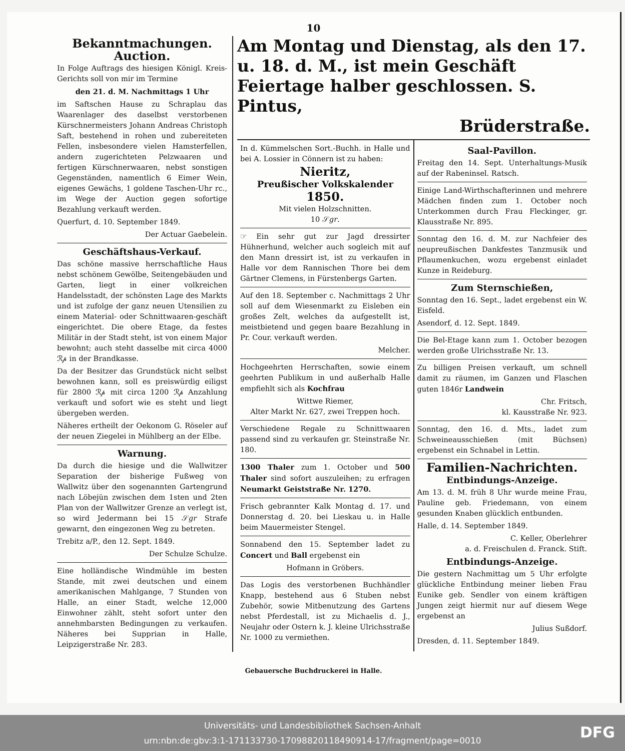10
Bekanntmachungen.
Auction.
In Folge Auftrags des hiesigen Königl. Kreis-Gerichts soll von mir im Termine
den 21. d. M. Nachmittags 1 Uhr
im Saftschen Hause zu Schraplau das Waarenlager des daselbst verstorbenen Kürschnermeisters Johann Andreas Christoph Saft, bestehend in rohen und zubereiteten Fellen, insbesondere vielen Hamsterfellen, andern zugerichteten Pelzwaaren und fertigen Kürschnerwaaren, nebst sonstigen Gegenständen, namentlich 6 Eimer Wein, eigenes Gewächs, 1 goldene Taschen-Uhr rc., im Wege der Auction gegen sofortige Bezahlung verkauft werden.
Querfurt, d. 10. September 1849.
Der Actuar Gaebelein.
Geschäftshaus-Verkauf.
Das schöne massive herrschaftliche Haus nebst schönem Gewölbe, Seitengebäuden und Garten, liegt in einer volkreichen Handelsstadt, der schönsten Lage des Markts und ist zufolge der ganz neuen Utensilien zu einem Material- oder Schnittwaaren-geschäft eingerichtet. Die obere Etage, da festes Militär in der Stadt steht, ist von einem Major bewohnt; auch steht dasselbe mit circa 4000 ℛ𝓅 in der Brandkasse.
Da der Besitzer das Grundstück nicht selbst bewohnen kann, soll es preiswürdig eiligst für 2800 ℛ𝓅 mit circa 1200 ℛ𝓅 Anzahlung verkauft und sofort wie es steht und liegt übergeben werden.
Näheres ertheilt der Oekonom G. Röseler auf der neuen Ziegelei in Mühlberg an der Elbe.
Warnung.
Da durch die hiesige und die Wallwitzer Separation der bisherige Fußweg von Wallwitz über den sogenannten Gartengrund nach Löbejün zwischen dem 1sten und 2ten Plan von der Wallwitzer Grenze an verlegt ist, so wird Jedermann bei 15 𝒮𝑔𝑟 Strafe gewarnt, den eingezonen Weg zu betreten.
Trebitz a/P., den 12. Sept. 1849.
Der Schulze Schulze.
Eine holländische Windmühle im besten Stande, mit zwei deutschen und einem amerikanischen Mahlgange, 7 Stunden von Halle, an einer Stadt, welche 12,000 Einwohner zählt, steht sofort unter den annehmbarsten Bedingungen zu verkaufen. Näheres bei Supprian in Halle, Leipzigerstraße Nr. 283.
Am Montag und Dienstag, als den 17. u. 18. d. M., ist mein Geschäft Feiertage halber geschlossen. S. Pintus,
Brüderstraße.
In d. Kümmelschen Sort.-Buchh. in Halle und bei A. Lossier in Cönnern ist zu haben:
Nieritz,
Preußischer Volkskalender
1850.
Mit vielen Holzschnitten.
10 𝒮𝑔𝑟.
☞ Ein sehr gut zur Jagd dressirter Hühnerhund, welcher auch sogleich mit auf den Mann dressirt ist, ist zu verkaufen in Halle vor dem Rannischen Thore bei dem Gärtner Clemens, in Fürstenbergs Garten.
Auf den 18. September c. Nachmittags 2 Uhr soll auf dem Wiesenmarkt zu Eisleben ein großes Zelt, welches da aufgestellt ist, meistbietend und gegen baare Bezahlung in Pr. Cour. verkauft werden.
Melcher.
Hochgeehrten Herrschaften, sowie einem geehrten Publikum in und außerhalb Halle empfiehlt sich als Kochfrau
Wittwe Riemer,
Alter Markt Nr. 627, zwei Treppen hoch.
Verschiedene Regale zu Schnittwaaren passend sind zu verkaufen gr. Steinstraße Nr. 180.
1300 Thaler zum 1. October und 500 Thaler sind sofort auszuleihen; zu erfragen Neumarkt Geiststraße Nr. 1270.
Frisch gebrannter Kalk Montag d. 17. und Donnerstag d. 20. bei Lieskau u. in Halle beim Mauermeister Stengel.
Sonnabend den 15. September ladet zu Concert und Ball ergebenst ein
Hofmann in Gröbers.
Das Logis des verstorbenen Buchhändler Knapp, bestehend aus 6 Stuben nebst Zubehör, sowie Mitbenutzung des Gartens nebst Pferdestall, ist zu Michaelis d. J., Neujahr oder Ostern k. J. kleine Ulrichsstraße Nr. 1000 zu vermiethen.
Saal-Pavillon.
Freitag den 14. Sept. Unterhaltungs-Musik auf der Rabeninsel. Ratsch.
Einige Land-Wirthschafterinnen und mehrere Mädchen finden zum 1. October noch Unterkommen durch Frau Fleckinger, gr. Klausstraße Nr. 895.
Sonntag den 16. d. M. zur Nachfeier des neupreußischen Dankfestes Tanzmusik und Pflaumenkuchen, wozu ergebenst einladet Kunze in Reideburg.
Zum Sternschießen,
Sonntag den 16. Sept., ladet ergebenst ein W. Eisfeld.
Asendorf, d. 12. Sept. 1849.
Die Bel-Etage kann zum 1. October bezogen werden große Ulrichsstraße Nr. 13.
Zu billigen Preisen verkauft, um schnell damit zu räumen, im Ganzen und Flaschen guten 1846r Landwein
Chr. Fritsch,
kl. Kausstraße Nr. 923.
Sonntag, den 16. d. Mts., ladet zum Schweineausschießen (mit Büchsen) ergebenst ein Schnabel in Lettin.
Familien-Nachrichten.
Entbindungs-Anzeige.
Am 13. d. M. früh 8 Uhr wurde meine Frau, Pauline geb. Friedemann, von einem gesunden Knaben glücklich entbunden.
Halle, d. 14. September 1849.
C. Keller, Oberlehrer
a. d. Freischulen d. Franck. Stift.
Entbindungs-Anzeige.
Die gestern Nachmittag um 5 Uhr erfolgte glückliche Entbindung meiner lieben Frau Eunike geb. Sendler von einem kräftigen Jungen zeigt hiermit nur auf diesem Wege ergebenst an
Julius Sußdorf.
Dresden, d. 11. September 1849.
Gebauersche Buchdruckerei in Halle.
Universitäts- und Landesbibliothek Sachsen-Anhalt
urn:nbn:de:gbv:3:1-171133730-17098820118490914-17/fragment/page=0010
DFG